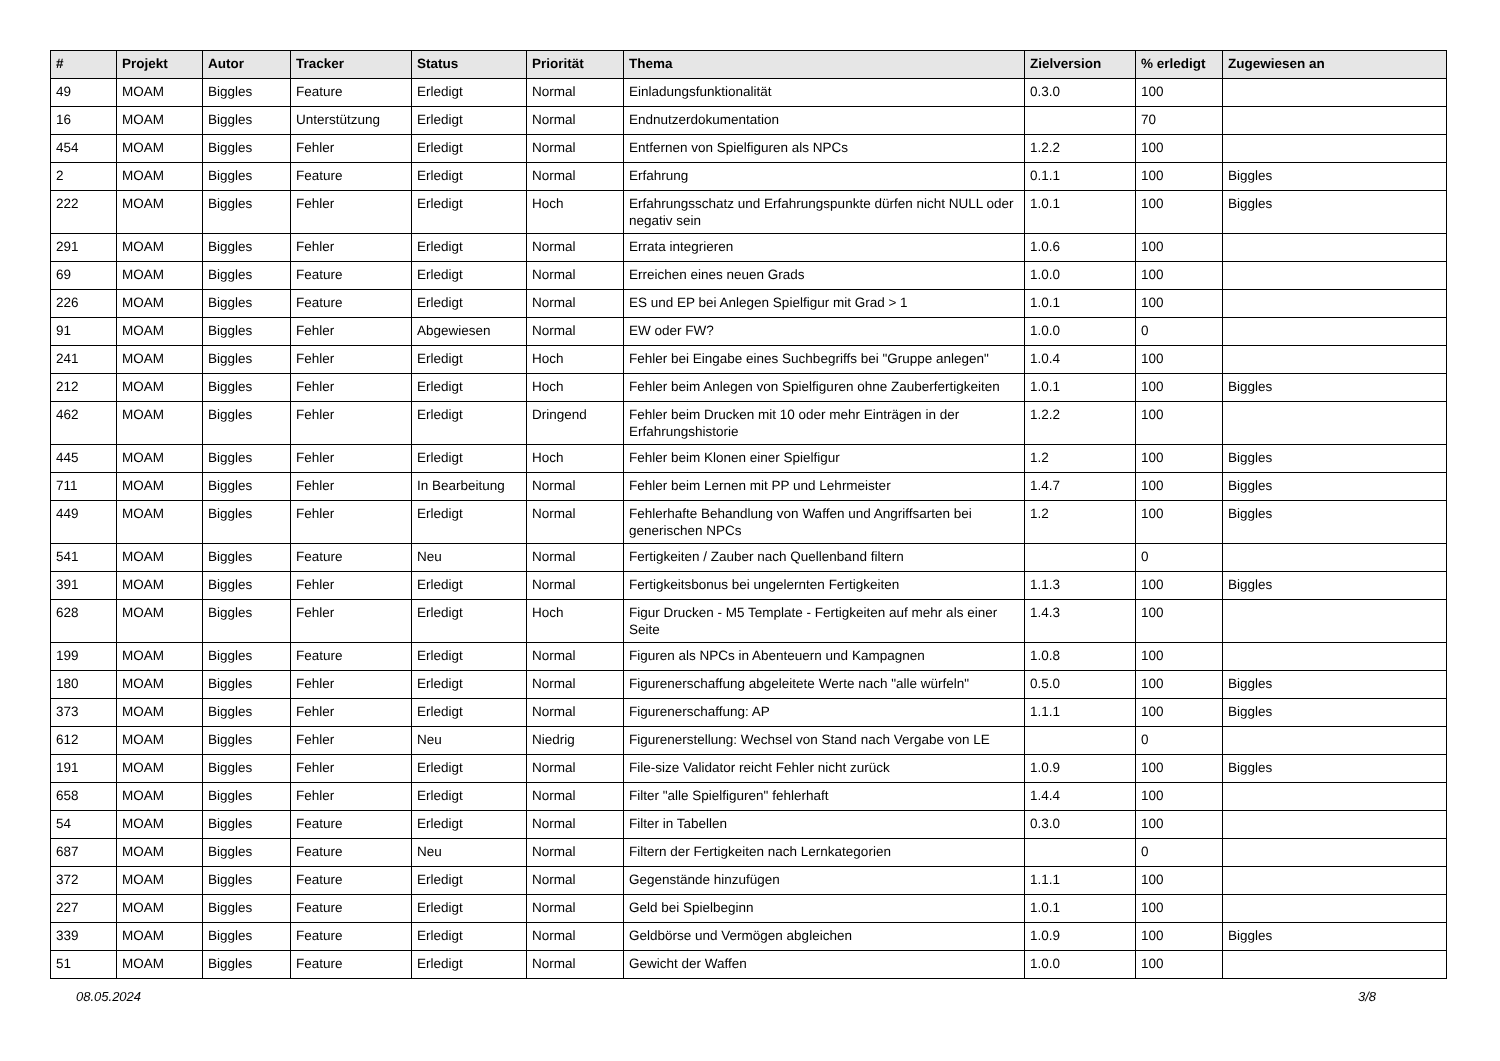| # | Projekt | Autor | Tracker | Status | Priorität | Thema | Zielversion | % erledigt | Zugewiesen an |
| --- | --- | --- | --- | --- | --- | --- | --- | --- | --- |
| 49 | MOAM | Biggles | Feature | Erledigt | Normal | Einladungsfunktionalität | 0.3.0 | 100 | |
| 16 | MOAM | Biggles | Unterstützung | Erledigt | Normal | Endnutzerdokumentation | | 70 | |
| 454 | MOAM | Biggles | Fehler | Erledigt | Normal | Entfernen von Spielfiguren als NPCs | 1.2.2 | 100 | |
| 2 | MOAM | Biggles | Feature | Erledigt | Normal | Erfahrung | 0.1.1 | 100 | Biggles |
| 222 | MOAM | Biggles | Fehler | Erledigt | Hoch | Erfahrungsschatz und Erfahrungspunkte dürfen nicht NULL oder negativ sein | 1.0.1 | 100 | Biggles |
| 291 | MOAM | Biggles | Fehler | Erledigt | Normal | Errata integrieren | 1.0.6 | 100 | |
| 69 | MOAM | Biggles | Feature | Erledigt | Normal | Erreichen eines neuen Grads | 1.0.0 | 100 | |
| 226 | MOAM | Biggles | Feature | Erledigt | Normal | ES und EP bei Anlegen Spielfigur mit Grad > 1 | 1.0.1 | 100 | |
| 91 | MOAM | Biggles | Fehler | Abgewiesen | Normal | EW oder FW? | 1.0.0 | 0 | |
| 241 | MOAM | Biggles | Fehler | Erledigt | Hoch | Fehler bei Eingabe eines Suchbegriffs bei "Gruppe anlegen" | 1.0.4 | 100 | |
| 212 | MOAM | Biggles | Fehler | Erledigt | Hoch | Fehler beim Anlegen von Spielfiguren ohne Zauberfertigkeiten | 1.0.1 | 100 | Biggles |
| 462 | MOAM | Biggles | Fehler | Erledigt | Dringend | Fehler beim Drucken mit 10 oder mehr Einträgen in der Erfahrungshistorie | 1.2.2 | 100 | |
| 445 | MOAM | Biggles | Fehler | Erledigt | Hoch | Fehler beim Klonen einer Spielfigur | 1.2 | 100 | Biggles |
| 711 | MOAM | Biggles | Fehler | In Bearbeitung | Normal | Fehler beim Lernen mit PP und Lehrmeister | 1.4.7 | 100 | Biggles |
| 449 | MOAM | Biggles | Fehler | Erledigt | Normal | Fehlerhafte Behandlung von Waffen und Angriffsarten bei generischen NPCs | 1.2 | 100 | Biggles |
| 541 | MOAM | Biggles | Feature | Neu | Normal | Fertigkeiten / Zauber nach Quellenband filtern | | 0 | |
| 391 | MOAM | Biggles | Fehler | Erledigt | Normal | Fertigkeitsbonus bei ungelernten Fertigkeiten | 1.1.3 | 100 | Biggles |
| 628 | MOAM | Biggles | Fehler | Erledigt | Hoch | Figur Drucken - M5 Template - Fertigkeiten auf mehr als einer Seite | 1.4.3 | 100 | |
| 199 | MOAM | Biggles | Feature | Erledigt | Normal | Figuren als NPCs in Abenteuern und Kampagnen | 1.0.8 | 100 | |
| 180 | MOAM | Biggles | Fehler | Erledigt | Normal | Figurenerschaffung abgeleitete Werte nach "alle würfeln" | 0.5.0 | 100 | Biggles |
| 373 | MOAM | Biggles | Fehler | Erledigt | Normal | Figurenerschaffung: AP | 1.1.1 | 100 | Biggles |
| 612 | MOAM | Biggles | Fehler | Neu | Niedrig | Figurenerstellung: Wechsel von Stand nach Vergabe von LE | | 0 | |
| 191 | MOAM | Biggles | Fehler | Erledigt | Normal | File-size Validator reicht Fehler nicht zurück | 1.0.9 | 100 | Biggles |
| 658 | MOAM | Biggles | Fehler | Erledigt | Normal | Filter "alle Spielfiguren" fehlerhaft | 1.4.4 | 100 | |
| 54 | MOAM | Biggles | Feature | Erledigt | Normal | Filter in Tabellen | 0.3.0 | 100 | |
| 687 | MOAM | Biggles | Feature | Neu | Normal | Filtern der Fertigkeiten nach Lernkategorien | | 0 | |
| 372 | MOAM | Biggles | Feature | Erledigt | Normal | Gegenstände hinzufügen | 1.1.1 | 100 | |
| 227 | MOAM | Biggles | Feature | Erledigt | Normal | Geld bei Spielbeginn | 1.0.1 | 100 | |
| 339 | MOAM | Biggles | Feature | Erledigt | Normal | Geldbörse und Vermögen abgleichen | 1.0.9 | 100 | Biggles |
| 51 | MOAM | Biggles | Feature | Erledigt | Normal | Gewicht der Waffen | 1.0.0 | 100 | |
08.05.2024 3/8